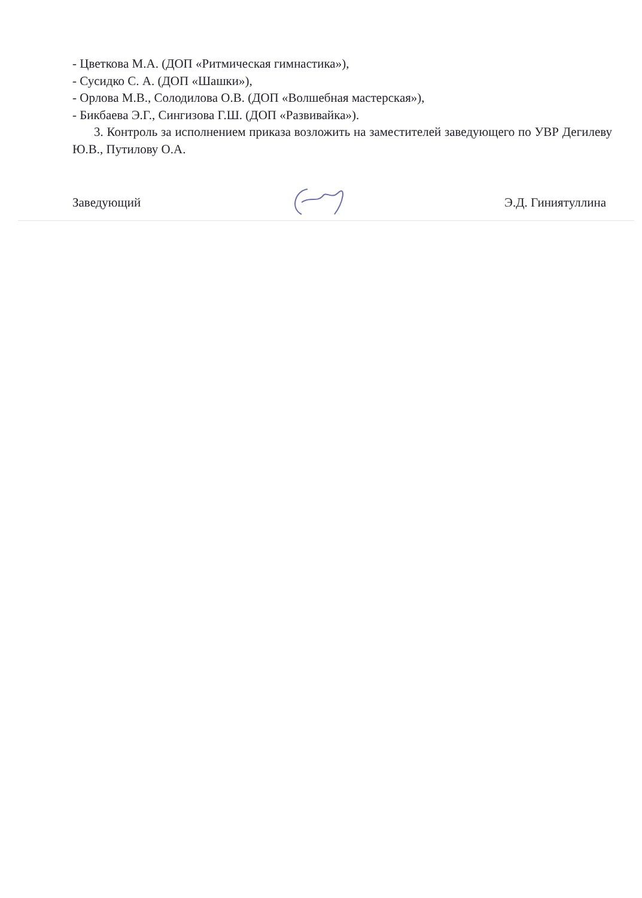- Цветкова М.А. (ДОП «Ритмическая гимнастика»),
- Сусидко С. А. (ДОП «Шашки»),
- Орлова М.В., Солодилова О.В. (ДОП «Волшебная мастерская»),
- Бикбаева Э.Г., Сингизова Г.Ш. (ДОП «Развивайка»).
3. Контроль за исполнением приказа возложить на заместителей заведующего по УВР Дегилеву Ю.В., Путилову О.А.
Заведующий Э.Д. Гиниятуллина